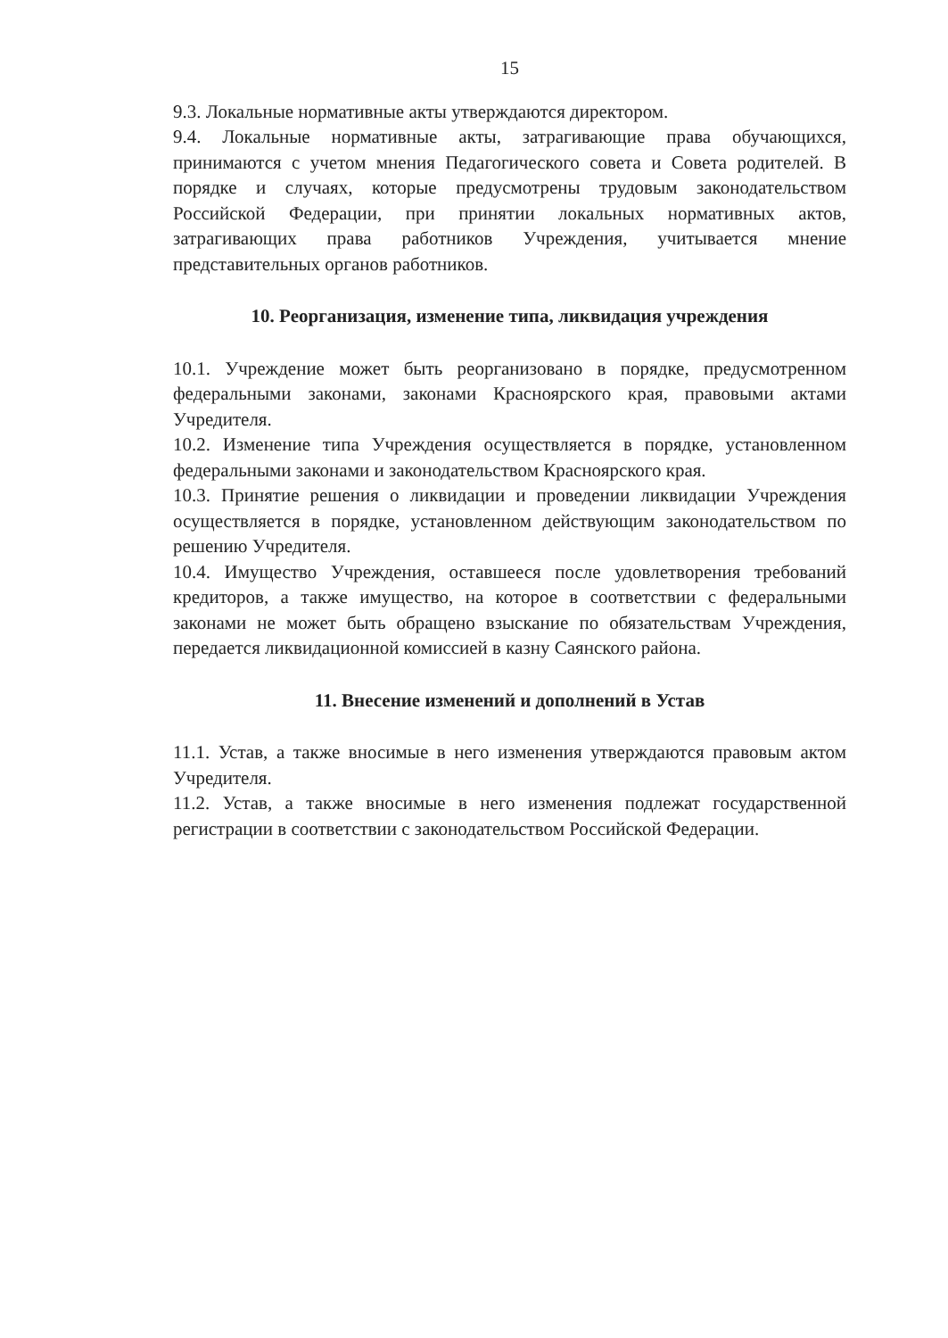15
9.3. Локальные нормативные акты утверждаются директором.
9.4. Локальные нормативные акты, затрагивающие права обучающихся, принимаются с учетом мнения Педагогического совета и Совета родителей. В порядке и случаях, которые предусмотрены трудовым законодательством Российской Федерации, при принятии локальных нормативных актов, затрагивающих права работников Учреждения, учитывается мнение представительных органов работников.
10. Реорганизация, изменение типа, ликвидация учреждения
10.1. Учреждение может быть реорганизовано в порядке, предусмотренном федеральными законами, законами Красноярского края, правовыми актами Учредителя.
10.2. Изменение типа Учреждения осуществляется в порядке, установленном федеральными законами и законодательством Красноярского края.
10.3. Принятие решения о ликвидации и проведении ликвидации Учреждения осуществляется в порядке, установленном действующим законодательством по решению Учредителя.
10.4. Имущество Учреждения, оставшееся после удовлетворения требований кредиторов, а также имущество, на которое в соответствии с федеральными законами не может быть обращено взыскание по обязательствам Учреждения, передается ликвидационной комиссией в казну Саянского района.
11. Внесение изменений и дополнений в Устав
11.1. Устав, а также вносимые в него изменения утверждаются правовым актом Учредителя.
11.2. Устав, а также вносимые в него изменения подлежат государственной регистрации в соответствии с законодательством Российской Федерации.